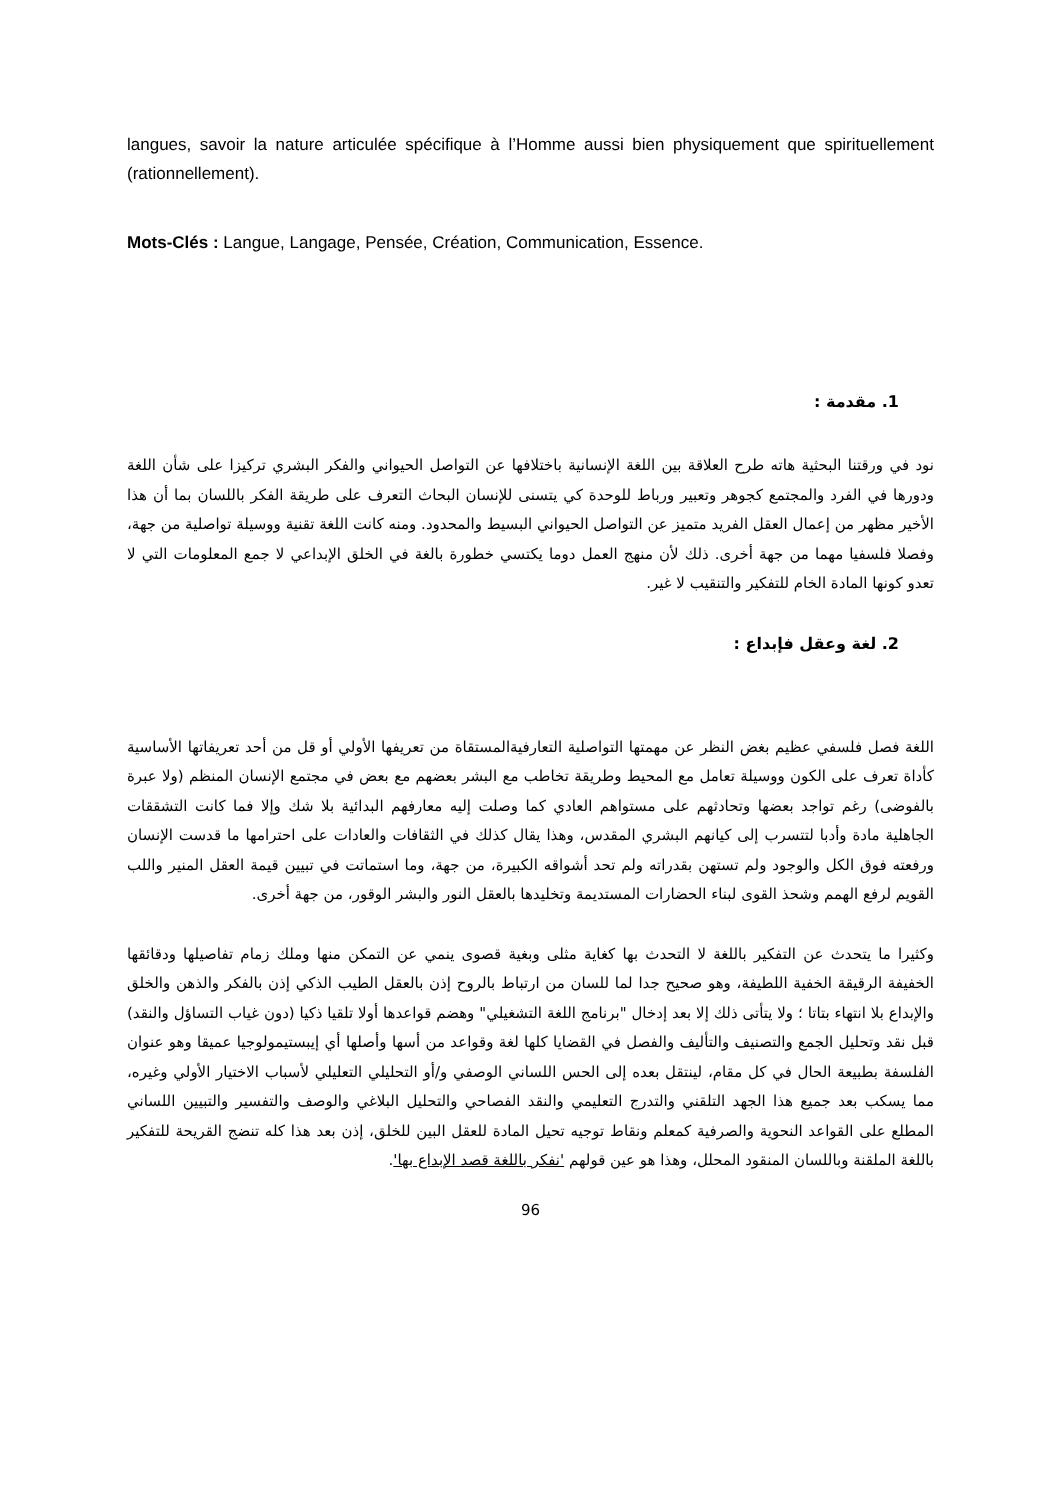langues, savoir la nature articulée spécifique à l’Homme aussi bien physiquement que spirituellement (rationnellement).
Mots-Clés : Langue, Langage, Pensée, Création, Communication, Essence.
1. مقدمة :
نود في ورقتنا البحثية هاته طرح العلاقة بين اللغة الإنسانية باختلافها عن التواصل الحيواني والفكر البشري تركيزا على شأن اللغة ودورها في الفرد والمجتمع كجوهر وتعبير ورباط للوحدة كي يتسنى للإنسان البحاث التعرف على طريقة الفكر باللسان بما أن هذا الأخير مظهر من إعمال العقل الفريد متميز عن التواصل الحيواني البسيط والمحدود. ومنه كانت اللغة تقنية ووسيلة تواصلية من جهة، وفصلا فلسفيا مهما من جهة أخرى. ذلك لأن منهج العمل دوما يكتسي خطورة بالغة في الخلق الإبداعي لا جمع المعلومات التي لا تعدو كونها المادة الخام للتفكير والتنقيب لا غير.
2. لغة وعقل فإبداع :
اللغة فصل فلسفي عظيم بغض النظر عن مهمتها التواصلية التعارفيةالمستقاة من تعريفها الأولي أو قل من أحد تعريفاتها الأساسية كأداة تعرف على الكون ووسيلة تعامل مع المحيط وطريقة تخاطب مع البشر بعضهم مع بعض في مجتمع الإنسان المنظم (ولا عبرة بالفوضى) رغم تواجد بعضها وتحادثهم على مستواهم العادي كما وصلت إليه معارفهم البدائية بلا شك وإلا فما كانت التشققات الجاهلية مادة وأدبا لتتسرب إلى كيانهم البشري المقدس، وهذا يقال كذلك في الثقافات والعادات على احترامها ما قدست الإنسان ورفعته فوق الكل والوجود ولم تستهن بقدراته ولم تحد أشواقه الكبيرة، من جهة، وما استماتت في تبيين قيمة العقل المنير واللب القويم لرفع الهمم وشحذ القوى لبناء الحضارات المستديمة وتخليدها بالعقل النور والبشر الوقور، من جهة أخرى.
وكثيرا ما يتحدث عن التفكير باللغة لا التحدث بها كغاية مثلى وبغية قصوى ينمي عن التمكن منها وملك زمام تفاصيلها ودقائقها الخفيفة الرقيقة الخفية اللطيفة، وهو صحيح جدا لما للسان من ارتباط بالروح إذن بالعقل الطيب الذكي إذن بالفكر والذهن والخلق والإبداع بلا انتهاء بتاتا ؛ ولا يتأتى ذلك إلا بعد إدخال "برنامج اللغة التشغيلي" وهضم قواعدها أولا تلقيا ذكيا (دون غياب التساؤل والنقد) قبل نقد وتحليل الجمع والتصنيف والتأليف والفصل في القضايا كلها لغة وقواعد من أسها وأصلها أي إيبستيمولوجيا عميقا وهو عنوان الفلسفة بطبيعة الحال في كل مقام، لينتقل بعده إلى الحس اللساني الوصفي و/أو التحليلي التعليلي لأسباب الاختيار الأولي وغيره، مما يسكب بعد جميع هذا الجهد التلقني والتدرج التعليمي والنقد الفصاحي والتحليل البلاغي والوصف والتفسير والتبيين اللساني المطلع على القواعد النحوية والصرفية كمعلم ونقاط توجيه تحيل المادة للعقل البين للخلق، إذن بعد هذا كله تنضج القريحة للتفكير باللغة الملقنة وباللسان المنقود المحلل، وهذا هو عين قولهم 'نفكر باللغة قصد الإبداع بها'.
96